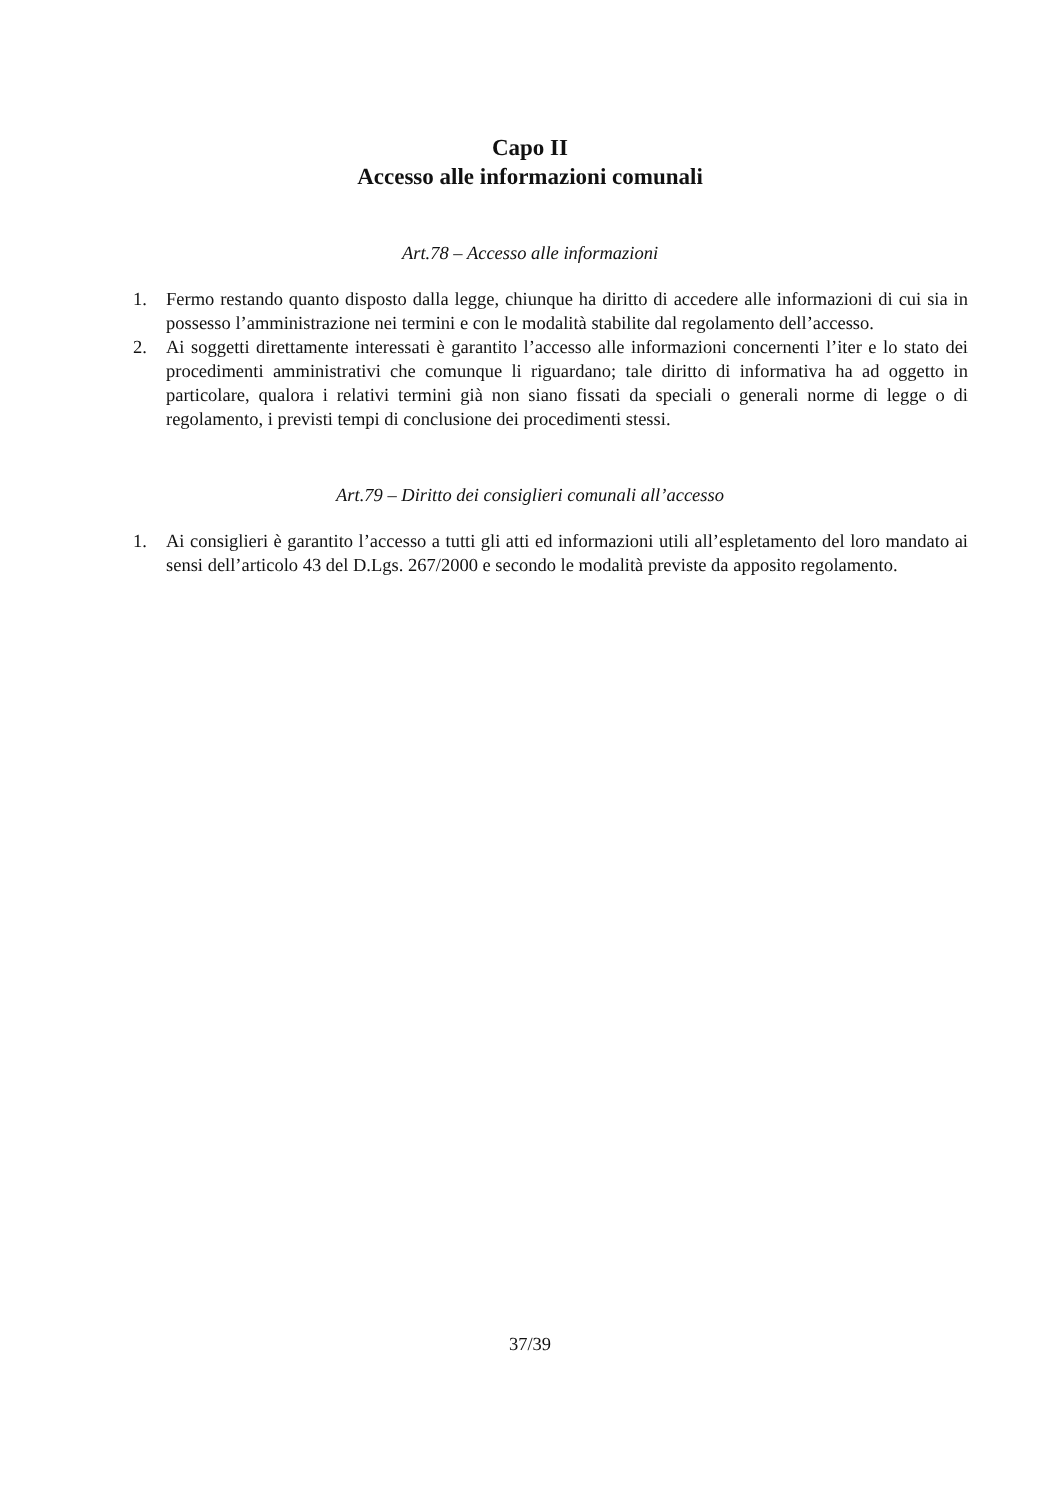Capo II
Accesso alle informazioni comunali
Art.78 – Accesso alle informazioni
1. Fermo restando quanto disposto dalla legge, chiunque ha diritto di accedere alle informazioni di cui sia in possesso l’amministrazione nei termini e con le modalità stabilite dal regolamento dell’accesso.
2. Ai soggetti direttamente interessati è garantito l’accesso alle informazioni concernenti l’iter e lo stato dei procedimenti amministrativi che comunque li riguardano; tale diritto di informativa ha ad oggetto in particolare, qualora i relativi termini già non siano fissati da speciali o generali norme di legge o di regolamento, i previsti tempi di conclusione dei procedimenti stessi.
Art.79 – Diritto dei consiglieri comunali all’accesso
1. Ai consiglieri è garantito l’accesso a tutti gli atti ed informazioni utili all’espletamento del loro mandato ai sensi dell’articolo 43 del D.Lgs. 267/2000 e secondo le modalità previste da apposito regolamento.
37/39